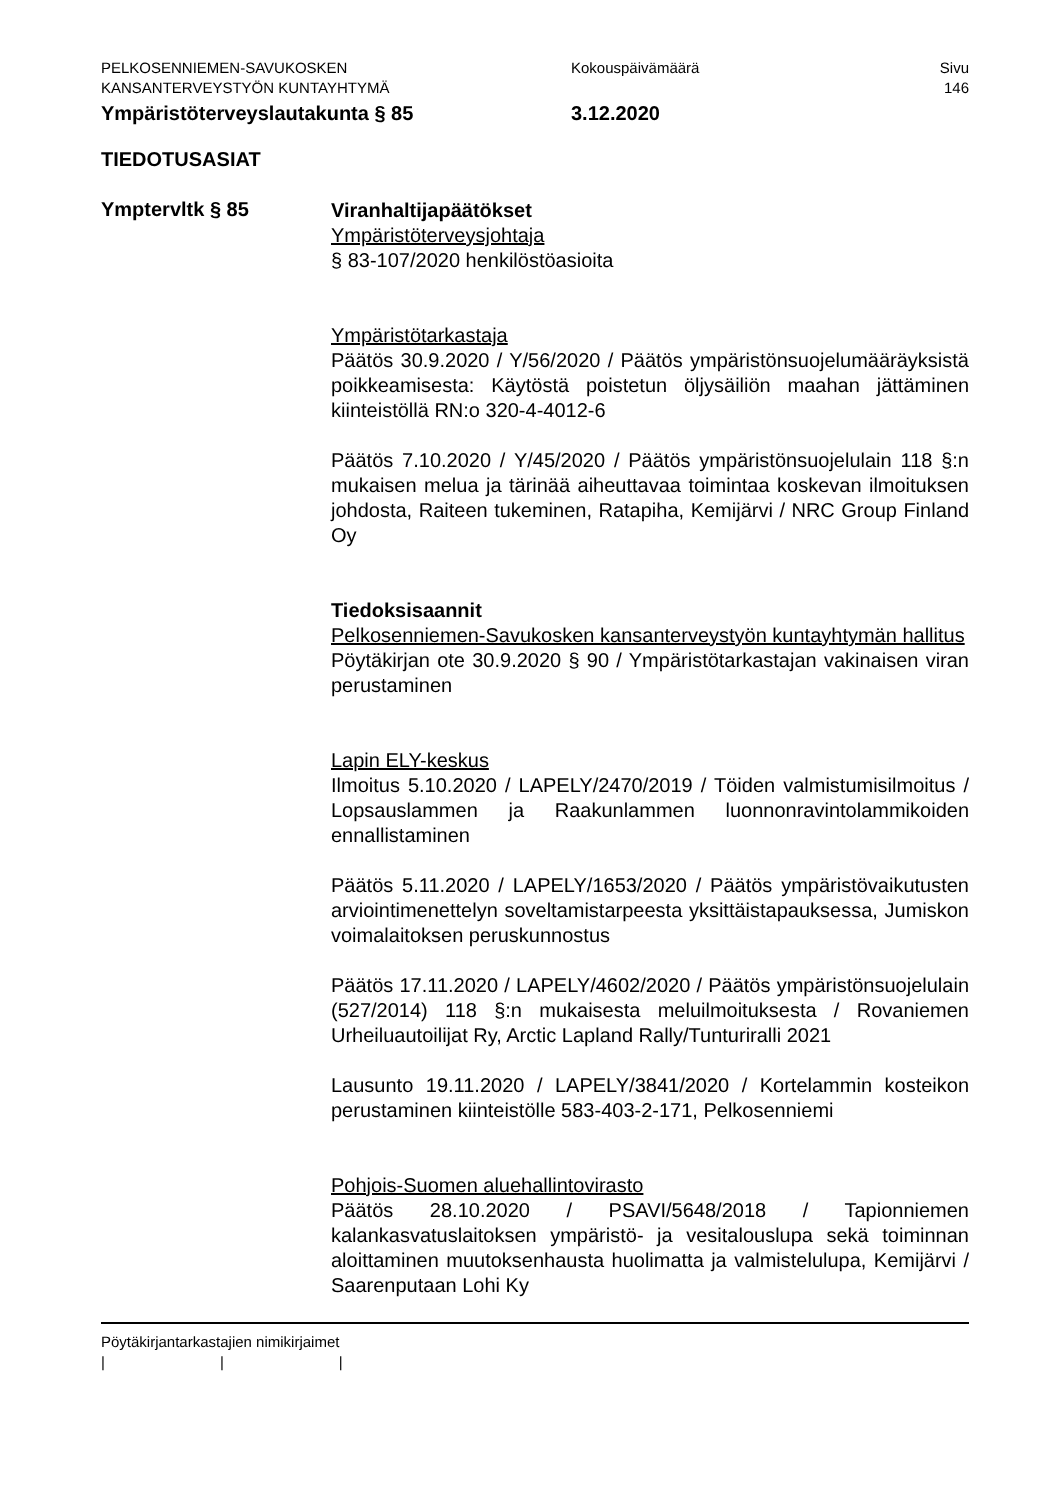PELKOSENNIEMEN-SAVUKOSKEN
KANSANTERVEYSTYÖN KUNTAYHTYMÄ
Kokouspäivämäärä Sivu
146
Ympäristöterveyslautakunta § 85 3.12.2020
TIEDOTUSASIAT
Ymptervltk § 85
Viranhaltijapäätökset
Ympäristöterveysjohtaja
§ 83-107/2020 henkilöstöasioita
Ympäristötarkastaja
Päätös 30.9.2020 / Y/56/2020 / Päätös ympäristönsuojelumääräyksistä poikkeamisesta: Käytöstä poistetun öljysäiliön maahan jättäminen kiinteistöllä RN:o 320-4-4012-6
Päätös 7.10.2020 / Y/45/2020 / Päätös ympäristönsuojelulain 118 §:n mukaisen melua ja tärinää aiheuttavaa toimintaa koskevan ilmoituksen johdosta, Raiteen tukeminen, Ratapiha, Kemijärvi / NRC Group Finland Oy
Tiedoksisaannit
Pelkosenniemen-Savukosken kansanterveystyön kuntayhtymän hallitus
Pöytäkirjan ote 30.9.2020 § 90 / Ympäristötarkastajan vakinaisen viran perustaminen
Lapin ELY-keskus
Ilmoitus 5.10.2020 / LAPELY/2470/2019 / Töiden valmistumisilmoitus / Lopsauslammen ja Raakunlammen luonnonravintolammikoiden ennallistaminen
Päätös 5.11.2020 / LAPELY/1653/2020 / Päätös ympäristövaikutusten arviointimenettelyn soveltamistarpeesta yksittäistapauksessa, Jumiskon voimalaitoksen peruskunnostus
Päätös 17.11.2020 / LAPELY/4602/2020 / Päätös ympäristönsuojelulain (527/2014) 118 §:n mukaisesta meluilmoituksesta / Rovaniemen Urheiluautoilijat Ry, Arctic Lapland Rally/Tunturiralli 2021
Lausunto 19.11.2020 / LAPELY/3841/2020 / Kortelammin kosteikon perustaminen kiinteistölle 583-403-2-171, Pelkosenniemi
Pohjois-Suomen aluehallintovirasto
Päätös 28.10.2020 / PSAVI/5648/2018 / Tapionniemen kalankasvatuslaitoksen ympäristö- ja vesitalouslupa sekä toiminnan aloittaminen muutoksenhausta huolimatta ja valmistelulupa, Kemijärvi / Saarenputaan Lohi Ky
Pöytäkirjantarkastajien nimikirjaimet
| | |